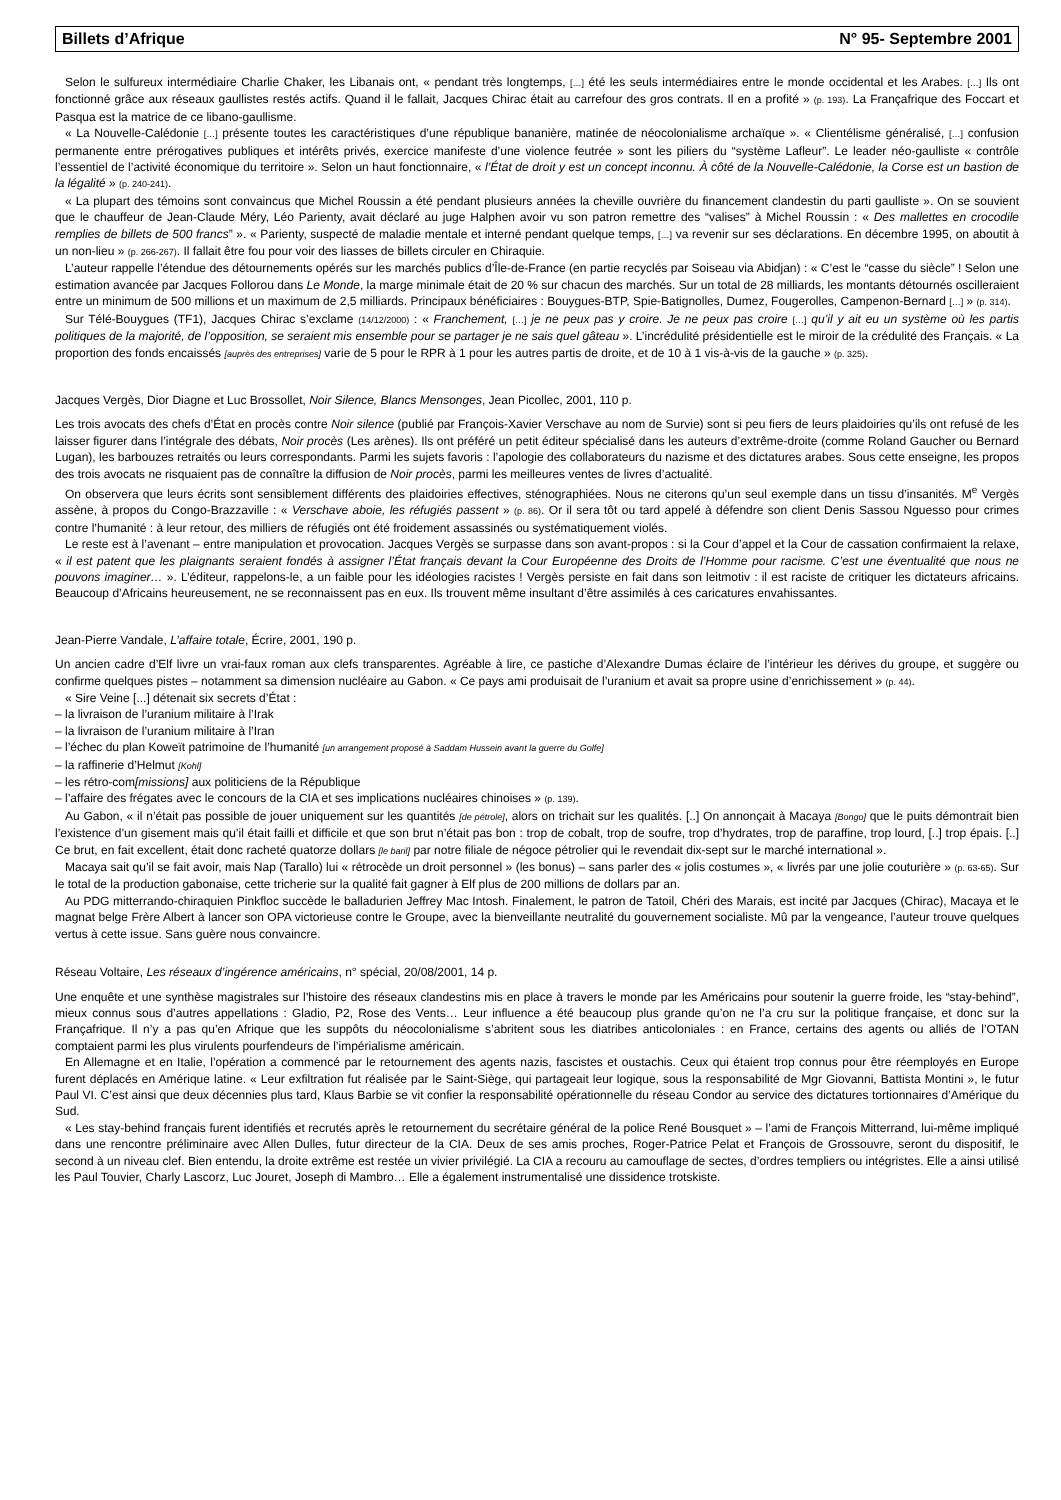Billets d’Afrique N° 95- Septembre 2001
Selon le sulfureux intermédiaire Charlie Chaker, les Libanais ont, « pendant très longtemps, […] été les seuls intermédiaires entre le monde occidental et les Arabes. […] Ils ont fonctionné grâce aux réseaux gaullistes restés actifs. Quand il le fallait, Jacques Chirac était au carrefour des gros contrats. Il en a profité » (p. 193). La Françafrique des Foccart et Pasqua est la matrice de ce libano-gaullisme.
« La Nouvelle-Calédonie […] présente toutes les caractéristiques d’une république bananière, matinée de néocolonialisme archaïque ». « Clientélisme généralisé, […] confusion permanente entre prérogatives publiques et intérêts privés, exercice manifeste d’une violence feutrée » sont les piliers du “système Lafleur”. Le leader néo-gaulliste « contrôle l’essentiel de l’activité économique du territoire ». Selon un haut fonctionnaire, « l’État de droit y est un concept inconnu. À côté de la Nouvelle-Calédonie, la Corse est un bastion de la légalité » (p. 240-241).
« La plupart des témoins sont convaincus que Michel Roussin a été pendant plusieurs années la cheville ouvrière du financement clandestin du parti gaulliste ». On se souvient que le chauffeur de Jean-Claude Méry, Léo Parienty, avait déclaré au juge Halphen avoir vu son patron remettre des “valises” à Michel Roussin : « Des mallettes en crocodile remplies de billets de 500 francs” ». « Parienty, suspecté de maladie mentale et interné pendant quelque temps, […] va revenir sur ses déclarations. En décembre 1995, on aboutit à un non-lieu » (p. 266-267). Il fallait être fou pour voir des liasses de billets circuler en Chiraquie.
L’auteur rappelle l’étendue des détournements opérés sur les marchés publics d’Île-de-France (en partie recyclés par Soiseau via Abidjan) : « C’est le “casse du siècle” ! Selon une estimation avancée par Jacques Follorou dans Le Monde, la marge minimale était de 20 % sur chacun des marchés. Sur un total de 28 milliards, les montants détournés oscilleraient entre un minimum de 500 millions et un maximum de 2,5 milliards. Principaux bénéficiaires : Bouygues-BTP, Spie-Batignolles, Dumez, Fougerolles, Campenon-Bernard […] » (p. 314).
Sur Télé-Bouygues (TF1), Jacques Chirac s’exclame (14/12/2000) : « Franchement, […] je ne peux pas y croire. Je ne peux pas croire […] qu’il y ait eu un système où les partis politiques de la majorité, de l’opposition, se seraient mis ensemble pour se partager je ne sais quel gâteau ». L’incrédulité présidentielle est le miroir de la crédulité des Français. « La proportion des fonds encaissés [auprès des entreprises] varie de 5 pour le RPR à 1 pour les autres partis de droite, et de 10 à 1 vis-à-vis de la gauche » (p. 325).
Jacques Vergès, Dior Diagne et Luc Brossollet, Noir Silence, Blancs Mensonges, Jean Picollec, 2001, 110 p.
Les trois avocats des chefs d’État en procès contre Noir silence (publié par François-Xavier Verschave au nom de Survie) sont si peu fiers de leurs plaidoiries qu’ils ont refusé de les laisser figurer dans l’intégrale des débats, Noir procès (Les arènes). Ils ont préféré un petit éditeur spécialisé dans les auteurs d’extrême-droite (comme Roland Gaucher ou Bernard Lugan), les barbouzes retraités ou leurs correspondants. Parmi les sujets favoris : l’apologie des collaborateurs du nazisme et des dictatures arabes. Sous cette enseigne, les propos des trois avocats ne risquaient pas de connaître la diffusion de Noir procès, parmi les meilleures ventes de livres d’actualité.
On observera que leurs écrits sont sensiblement différents des plaidoiries effectives, sténographiées. Nous ne citerons qu’un seul exemple dans un tissu d’insanités. M<sup>e</sup> Vergès assène, à propos du Congo-Brazzaville : « Verschave aboie, les réfugiés passent » (p. 86). Or il sera tôt ou tard appelé à défendre son client Denis Sassou Nguesso pour crimes contre l’humanité : à leur retour, des milliers de réfugiés ont été froidement assassinés ou systématiquement violés.
Le reste est à l’avenant – entre manipulation et provocation. Jacques Vergès se surpasse dans son avant-propos : si la Cour d’appel et la Cour de cassation confirmaient la relaxe, « il est patent que les plaignants seraient fondés à assigner l’État français devant la Cour Européenne des Droits de l’Homme pour racisme. C’est une éventualité que nous ne pouvons imaginer… ». L’éditeur, rappelons-le, a un faible pour les idéologies racistes ! Vergès persiste en fait dans son leitmotiv : il est raciste de critiquer les dictateurs africains. Beaucoup d’Africains heureusement, ne se reconnaissent pas en eux. Ils trouvent même insultant d’être assimilés à ces caricatures envahissantes.
Jean-Pierre Vandale, L’affaire totale, Écrire, 2001, 190 p.
Un ancien cadre d’Elf livre un vrai-faux roman aux clefs transparentes. Agréable à lire, ce pastiche d’Alexandre Dumas éclaire de l’intérieur les dérives du groupe, et suggère ou confirme quelques pistes – notamment sa dimension nucléaire au Gabon. « Ce pays ami produisait de l’uranium et avait sa propre usine d’enrichissement » (p. 44).
« Sire Veine [...] détenait six secrets d’État :
– la livraison de l’uranium militaire à l’Irak
– la livraison de l’uranium militaire à l’Iran
– l’échec du plan Koweït patrimoine de l’humanité [un arrangement proposé à Saddam Hussein avant la guerre du Golfe]
– la raffinerie d’Helmut [Kohl]
– les rétro-com[missions] aux politiciens de la République
– l’affaire des frégates avec le concours de la CIA et ses implications nucléaires chinoises » (p. 139).
Au Gabon, « il n’était pas possible de jouer uniquement sur les quantités [de pétrole], alors on trichait sur les qualités. [..] On annonçait à Macaya [Bongo] que le puits démontrait bien l’existence d’un gisement mais qu’il était failli et difficile et que son brut n’était pas bon : trop de cobalt, trop de soufre, trop d’hydrates, trop de paraffine, trop lourd, [..] trop épais. [..] Ce brut, en fait excellent, était donc racheté quatorze dollars [le baril] par notre filiale de négoce pétrolier qui le revendait dix-sept sur le marché international ».
Macaya sait qu’il se fait avoir, mais Nap (Tarallo) lui « rétrocède un droit personnel » (les bonus) – sans parler des « jolis costumes », « livrés par une jolie couturière » (p. 63-65). Sur le total de la production gabonaise, cette tricherie sur la qualité fait gagner à Elf plus de 200 millions de dollars par an.
Au PDG mitterrando-chiraquien Pinkfloc succède le balladurien Jeffrey Mac Intosh. Finalement, le patron de Tatoil, Chéri des Marais, est incité par Jacques (Chirac), Macaya et le magnat belge Frère Albert à lancer son OPA victorieuse contre le Groupe, avec la bienveillante neutralité du gouvernement socialiste. Mû par la vengeance, l’auteur trouve quelques vertus à cette issue. Sans guère nous convaincre.
Réseau Voltaire, Les réseaux d’ingérence américains, n° spécial, 20/08/2001, 14 p.
Une enquête et une synthèse magistrales sur l’histoire des réseaux clandestins mis en place à travers le monde par les Américains pour soutenir la guerre froide, les “stay-behind”, mieux connus sous d’autres appellations : Gladio, P2, Rose des Vents… Leur influence a été beaucoup plus grande qu’on ne l’a cru sur la politique française, et donc sur la Françafrique. Il n’y a pas qu’en Afrique que les suppôts du néocolonialisme s’abritent sous les diatribes anticoloniales : en France, certains des agents ou alliés de l’OTAN comptaient parmi les plus virulents pourfendeurs de l’impérialisme américain.
En Allemagne et en Italie, l’opération a commencé par le retournement des agents nazis, fascistes et oustachis. Ceux qui étaient trop connus pour être réemployés en Europe furent déplacés en Amérique latine. « Leur exfiltration fut réalisée par le Saint-Siège, qui partageait leur logique, sous la responsabilité de Mgr Giovanni, Battista Montini », le futur Paul VI. C’est ainsi que deux décennies plus tard, Klaus Barbie se vit confier la responsabilité opérationnelle du réseau Condor au service des dictatures tortionnaires d’Amérique du Sud.
« Les stay-behind français furent identifiés et recrutés après le retournement du secrétaire général de la police René Bousquet » – l’ami de François Mitterrand, lui-même impliqué dans une rencontre préliminaire avec Allen Dulles, futur directeur de la CIA. Deux de ses amis proches, Roger-Patrice Pelat et François de Grossouvre, seront du dispositif, le second à un niveau clef. Bien entendu, la droite extrême est restée un vivier privilégié. La CIA a recouru au camouflage de sectes, d’ordres templiers ou intégristes. Elle a ainsi utilisé les Paul Touvier, Charly Lascorz, Luc Jouret, Joseph di Mambro… Elle a également instrumentalisé une dissidence trotskiste.